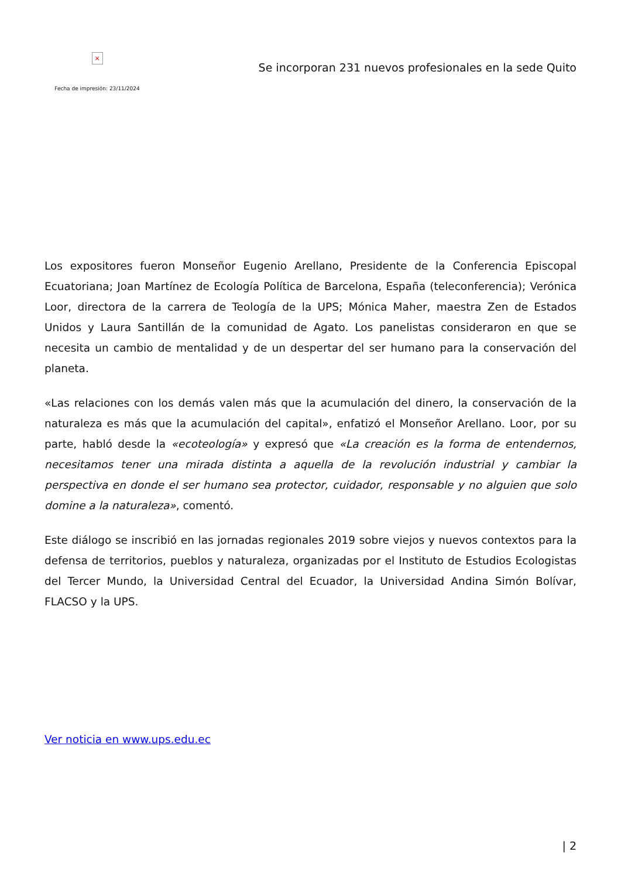×
Fecha de impresión: 23/11/2024
Se incorporan 231 nuevos profesionales en la sede Quito
Los expositores fueron Monseñor Eugenio Arellano, Presidente de la Conferencia Episcopal Ecuatoriana; Joan Martínez de Ecología Política de Barcelona, España (teleconferencia); Verónica Loor, directora de la carrera de Teología de la UPS; Mónica Maher, maestra Zen de Estados Unidos y Laura Santillán de la comunidad de Agato. Los panelistas consideraron en que se necesita un cambio de mentalidad y de un despertar del ser humano para la conservación del planeta.
«Las relaciones con los demás valen más que la acumulación del dinero, la conservación de la naturaleza es más que la acumulación del capital», enfatizó el Monseñor Arellano. Loor, por su parte, habló desde la «ecoteología» y expresó que «La creación es la forma de entendernos, necesitamos tener una mirada distinta a aquella de la revolución industrial y cambiar la perspectiva en donde el ser humano sea protector, cuidador, responsable y no alguien que solo domine a la naturaleza», comentó.
Este diálogo se inscribió en las jornadas regionales 2019 sobre viejos y nuevos contextos para la defensa de territorios, pueblos y naturaleza, organizadas por el Instituto de Estudios Ecologistas del Tercer Mundo, la Universidad Central del Ecuador, la Universidad Andina Simón Bolívar, FLACSO y la UPS.
Ver noticia en www.ups.edu.ec
| 2